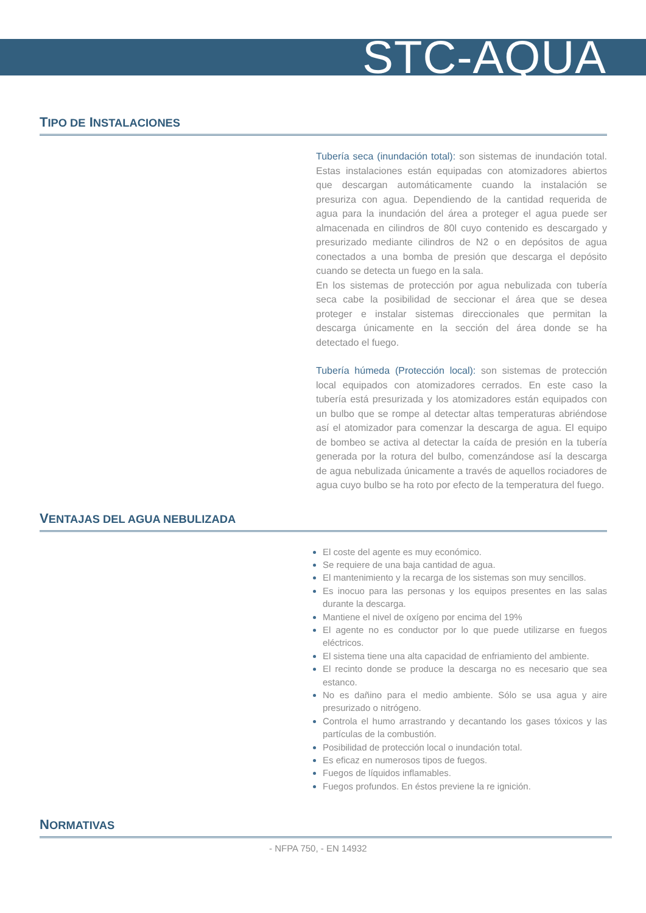STC-AQUA
TIPO DE INSTALACIONES
Tubería seca (inundación total): son sistemas de inundación total. Estas instalaciones están equipadas con atomizadores abiertos que descargan automáticamente cuando la instalación se presuriza con agua. Dependiendo de la cantidad requerida de agua para la inundación del área a proteger el agua puede ser almacenada en cilindros de 80l cuyo contenido es descargado y presurizado mediante cilindros de N2 o en depósitos de agua conectados a una bomba de presión que descarga el depósito cuando se detecta un fuego en la sala.
En los sistemas de protección por agua nebulizada con tubería seca cabe la posibilidad de seccionar el área que se desea proteger e instalar sistemas direccionales que permitan la descarga únicamente en la sección del área donde se ha detectado el fuego.
Tubería húmeda (Protección local): son sistemas de protección local equipados con atomizadores cerrados. En este caso la tubería está presurizada y los atomizadores están equipados con un bulbo que se rompe al detectar altas temperaturas abriéndose así el atomizador para comenzar la descarga de agua. El equipo de bombeo se activa al detectar la caída de presión en la tubería generada por la rotura del bulbo, comenzándose así la descarga de agua nebulizada únicamente a través de aquellos rociadores de agua cuyo bulbo se ha roto por efecto de la temperatura del fuego.
VENTAJAS DEL AGUA NEBULIZADA
El coste del agente es muy económico.
Se requiere de una baja cantidad de agua.
El mantenimiento y la recarga de los sistemas son muy sencillos.
Es inocuo para las personas y los equipos presentes en las salas durante la descarga.
Mantiene el nivel de oxígeno por encima del 19%
El agente no es conductor por lo que puede utilizarse en fuegos eléctricos.
El sistema tiene una alta capacidad de enfriamiento del ambiente.
El recinto donde se produce la descarga no es necesario que sea estanco.
No es dañino para el medio ambiente. Sólo se usa agua y aire presurizado o nitrógeno.
Controla el humo arrastrando y decantando los gases tóxicos y las partículas de la combustión.
Posibilidad de protección local o inundación total.
Es eficaz en numerosos tipos de fuegos.
Fuegos de líquidos inflamables.
Fuegos profundos. En éstos previene la re ignición.
NORMATIVAS
- NFPA 750, - EN 14932